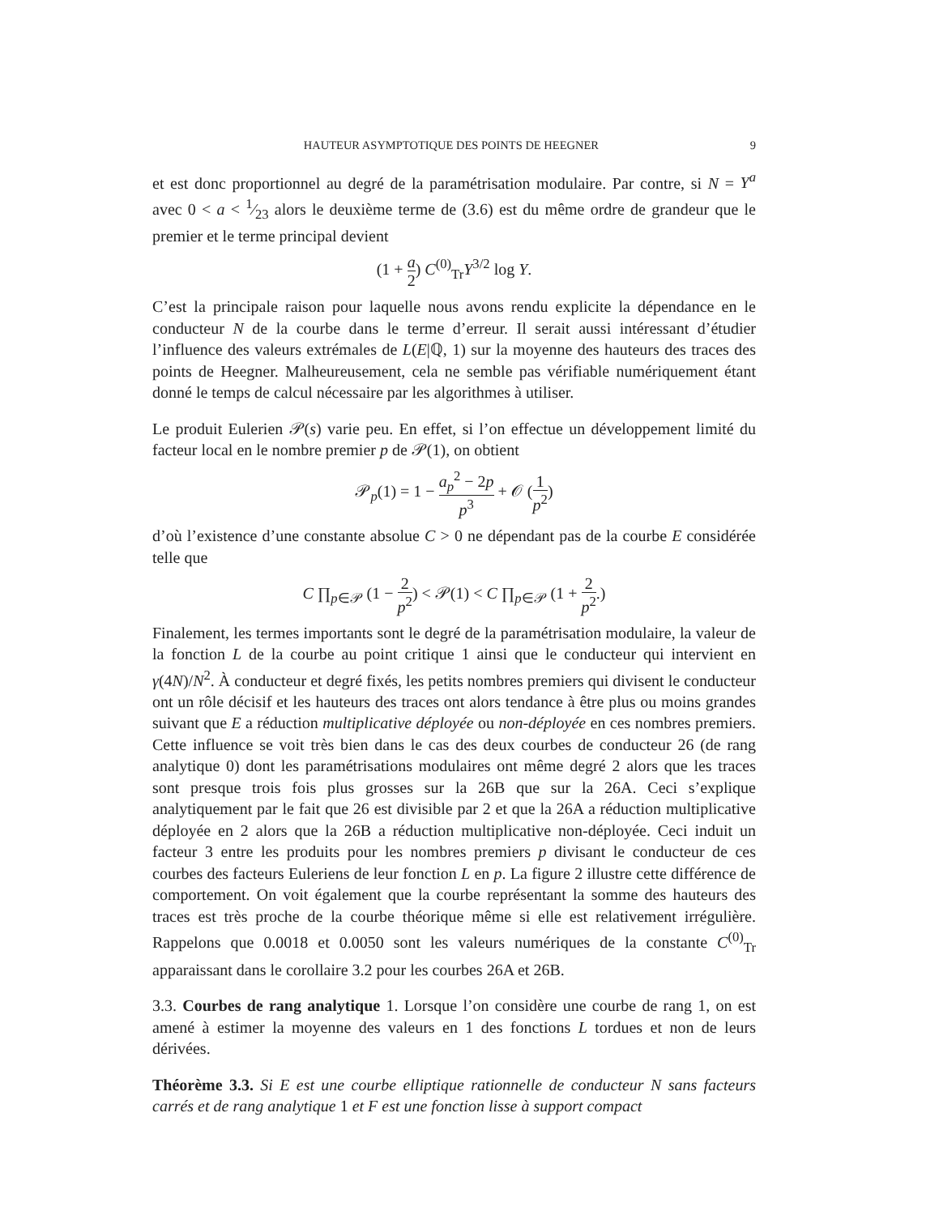HAUTEUR ASYMPTOTIQUE DES POINTS DE HEEGNER 9
et est donc proportionnel au degré de la paramétrisation modulaire. Par contre, si N = Y<sup>a</sup> avec 0 < a < 1⁄23 alors le deuxième terme de (3.6) est du même ordre de grandeur que le premier et le terme principal devient
(1 + a 2) C<sup>(0)</sup><sub>Tr</sub>Y<sup>3/2</sup> log Y.
C’est la principale raison pour laquelle nous avons rendu explicite la dépendance en le conducteur N de la courbe dans le terme d’erreur. Il serait aussi intéressant d’étudier l’influence des valeurs extrémales de L(E|ℚ, 1) sur la moyenne des hauteurs des traces des points de Heegner. Malheureusement, cela ne semble pas vérifiable numériquement étant donné le temps de calcul nécessaire par les algorithmes à utiliser.
Le produit Eulerien 𝒫(s) varie peu. En effet, si l’on effectue un développement limité du facteur local en le nombre premier p de 𝒫(1), on obtient
𝒫<sub>p</sub>(1) = 1 − a<sub>p</sub><sup>2</sup> − 2p p<sup>3</sup> + 𝒪 (1 p<sup>2</sup>)
d’où l’existence d’une constante absolue C > 0 ne dépendant pas de la courbe E considérée telle que
C ∏<sub>p∈𝒫</sub> (1 − 2 p<sup>2</sup>) < 𝒫(1) < C ∏<sub>p∈𝒫</sub> (1 + 2 p<sup>2</sup>.)
Finalement, les termes importants sont le degré de la paramétrisation modulaire, la valeur de la fonction L de la courbe au point critique 1 ainsi que le conducteur qui intervient en γ(4N)/N<sup>2</sup>. À conducteur et degré fixés, les petits nombres premiers qui divisent le conducteur ont un rôle décisif et les hauteurs des traces ont alors tendance à être plus ou moins grandes suivant que E a réduction multiplicative déployée ou non-déployée en ces nombres premiers. Cette influence se voit très bien dans le cas des deux courbes de conducteur 26 (de rang analytique 0) dont les paramétrisations modulaires ont même degré 2 alors que les traces sont presque trois fois plus grosses sur la 26B que sur la 26A. Ceci s’explique analytiquement par le fait que 26 est divisible par 2 et que la 26A a réduction multiplicative déployée en 2 alors que la 26B a réduction multiplicative non-déployée. Ceci induit un facteur 3 entre les produits pour les nombres premiers p divisant le conducteur de ces courbes des facteurs Euleriens de leur fonction L en p. La figure 2 illustre cette différence de comportement. On voit également que la courbe représentant la somme des hauteurs des traces est très proche de la courbe théorique même si elle est relativement irrégulière. Rappelons que 0.0018 et 0.0050 sont les valeurs numériques de la constante C<sup>(0)</sup><sub>Tr</sub> apparaissant dans le corollaire 3.2 pour les courbes 26A et 26B.
3.3. Courbes de rang analytique 1. Lorsque l’on considère une courbe de rang 1, on est amené à estimer la moyenne des valeurs en 1 des fonctions L tordues et non de leurs dérivées.
Théorème 3.3. Si E est une courbe elliptique rationnelle de conducteur N sans facteurs carrés et de rang analytique 1 et F est une fonction lisse à support compact